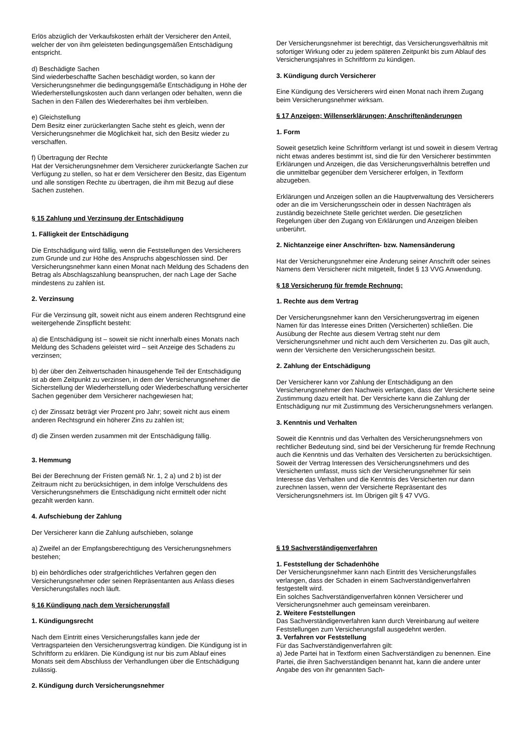Erlös abzüglich der Verkaufskosten erhält der Versicherer den Anteil, welcher der von ihm geleisteten bedingungsgemäßen Entschädigung entspricht.
d) Beschädigte Sachen
Sind wiederbeschaffte Sachen beschädigt worden, so kann der Versicherungsnehmer die bedingungsgemäße Entschädigung in Höhe der Wiederherstellungskosten auch dann verlangen oder behalten, wenn die Sachen in den Fällen des Wiedererhaltes bei ihm verbleiben.
e) Gleichstellung
Dem Besitz einer zurückerlangten Sache steht es gleich, wenn der Versicherungsnehmer die Möglichkeit hat, sich den Besitz wieder zu verschaffen.
f) Übertragung der Rechte
Hat der Versicherungsnehmer dem Versicherer zurückerlangte Sachen zur Verfügung zu stellen, so hat er dem Versicherer den Besitz, das Eigentum und alle sonstigen Rechte zu übertragen, die ihm mit Bezug auf diese Sachen zustehen.
§ 15 Zahlung und Verzinsung der Entschädigung
1. Fälligkeit der Entschädigung
Die Entschädigung wird fällig, wenn die Feststellungen des Versicherers zum Grunde und zur Höhe des Anspruchs abgeschlossen sind. Der Versicherungsnehmer kann einen Monat nach Meldung des Schadens den Betrag als Abschlagszahlung beanspruchen, der nach Lage der Sache mindestens zu zahlen ist.
2. Verzinsung
Für die Verzinsung gilt, soweit nicht aus einem anderen Rechtsgrund eine weitergehende Zinspflicht besteht:
a) die Entschädigung ist – soweit sie nicht innerhalb eines Monats nach Meldung des Schadens geleistet wird – seit Anzeige des Schadens zu verzinsen;
b) der über den Zeitwertschaden hinausgehende Teil der Entschädigung ist ab dem Zeitpunkt zu verzinsen, in dem der Versicherungsnehmer die Sicherstellung der Wiederherstellung oder Wiederbeschaffung versicherter Sachen gegenüber dem Versicherer nachgewiesen hat;
c) der Zinssatz beträgt vier Prozent pro Jahr; soweit nicht aus einem anderen Rechtsgrund ein höherer Zins zu zahlen ist;
d) die Zinsen werden zusammen mit der Entschädigung fällig.
3. Hemmung
Bei der Berechnung der Fristen gemäß Nr. 1, 2 a) und 2 b) ist der Zeitraum nicht zu berücksichtigen, in dem infolge Verschuldens des Versicherungsnehmers die Entschädigung nicht ermittelt oder nicht gezahlt werden kann.
4. Aufschiebung der Zahlung
Der Versicherer kann die Zahlung aufschieben, solange
a) Zweifel an der Empfangsberechtigung des Versicherungsnehmers bestehen;
b) ein behördliches oder strafgerichtliches Verfahren gegen den Versicherungsnehmer oder seinen Repräsentanten aus Anlass dieses Versicherungsfalles noch läuft.
§ 16 Kündigung nach dem Versicherungsfall
1. Kündigungsrecht
Nach dem Eintritt eines Versicherungsfalles kann jede der Vertragsparteien den Versicherungsvertrag kündigen. Die Kündigung ist in Schriftform zu erklären. Die Kündigung ist nur bis zum Ablauf eines Monats seit dem Abschluss der Verhandlungen über die Entschädigung zulässig.
2. Kündigung durch Versicherungsnehmer
Der Versicherungsnehmer ist berechtigt, das Versicherungsverhältnis mit sofortiger Wirkung oder zu jedem späteren Zeitpunkt bis zum Ablauf des Versicherungsjahres in Schriftform zu kündigen.
3. Kündigung durch Versicherer
Eine Kündigung des Versicherers wird einen Monat nach ihrem Zugang beim Versicherungsnehmer wirksam.
§ 17 Anzeigen; Willenserklärungen; Anschriftenänderungen
1. Form
Soweit gesetzlich keine Schriftform verlangt ist und soweit in diesem Vertrag nicht etwas anderes bestimmt ist, sind die für den Versicherer bestimmten Erklärungen und Anzeigen, die das Versicherungsverhältnis betreffen und die unmittelbar gegenüber dem Versicherer erfolgen, in Textform abzugeben.
Erklärungen und Anzeigen sollen an die Hauptverwaltung des Versicherers oder an die im Versicherungsschein oder in dessen Nachträgen als zuständig bezeichnete Stelle gerichtet werden. Die gesetzlichen Regelungen über den Zugang von Erklärungen und Anzeigen bleiben unberührt.
2. Nichtanzeige einer Anschriften- bzw. Namensänderung
Hat der Versicherungsnehmer eine Änderung seiner Anschrift oder seines Namens dem Versicherer nicht mitgeteilt, findet § 13 VVG Anwendung.
§ 18 Versicherung für fremde Rechnung;
1. Rechte aus dem Vertrag
Der Versicherungsnehmer kann den Versicherungsvertrag im eigenen Namen für das Interesse eines Dritten (Versicherten) schließen. Die Ausübung der Rechte aus diesem Vertrag steht nur dem Versicherungsnehmer und nicht auch dem Versicherten zu. Das gilt auch, wenn der Versicherte den Versicherungsschein besitzt.
2. Zahlung der Entschädigung
Der Versicherer kann vor Zahlung der Entschädigung an den Versicherungsnehmer den Nachweis verlangen, dass der Versicherte seine Zustimmung dazu erteilt hat. Der Versicherte kann die Zahlung der Entschädigung nur mit Zustimmung des Versicherungsnehmers verlangen.
3. Kenntnis und Verhalten
Soweit die Kenntnis und das Verhalten des Versicherungsnehmers von rechtlicher Bedeutung sind, sind bei der Versicherung für fremde Rechnung auch die Kenntnis und das Verhalten des Versicherten zu berücksichtigen. Soweit der Vertrag Interessen des Versicherungsnehmers und des Versicherten umfasst, muss sich der Versicherungsnehmer für sein Interesse das Verhalten und die Kenntnis des Versicherten nur dann zurechnen lassen, wenn der Versicherte Repräsentant des Versicherungsnehmers ist. Im Übrigen gilt § 47 VVG.
§ 19 Sachverständigenverfahren
1. Feststellung der Schadenhöhe
Der Versicherungsnehmer kann nach Eintritt des Versicherungsfalles verlangen, dass der Schaden in einem Sachverständigenverfahren festgestellt wird.
Ein solches Sachverständigenverfahren können Versicherer und Versicherungsnehmer auch gemeinsam vereinbaren.
2. Weitere Feststellungen
Das Sachverständigenverfahren kann durch Vereinbarung auf weitere Feststellungen zum Versicherungsfall ausgedehnt werden.
3. Verfahren vor Feststellung
Für das Sachverständigenverfahren gilt:
a) Jede Partei hat in Textform einen Sachverständigen zu benennen. Eine Partei, die ihren Sachverständigen benannt hat, kann die andere unter Angabe des von ihr genannten Sach-